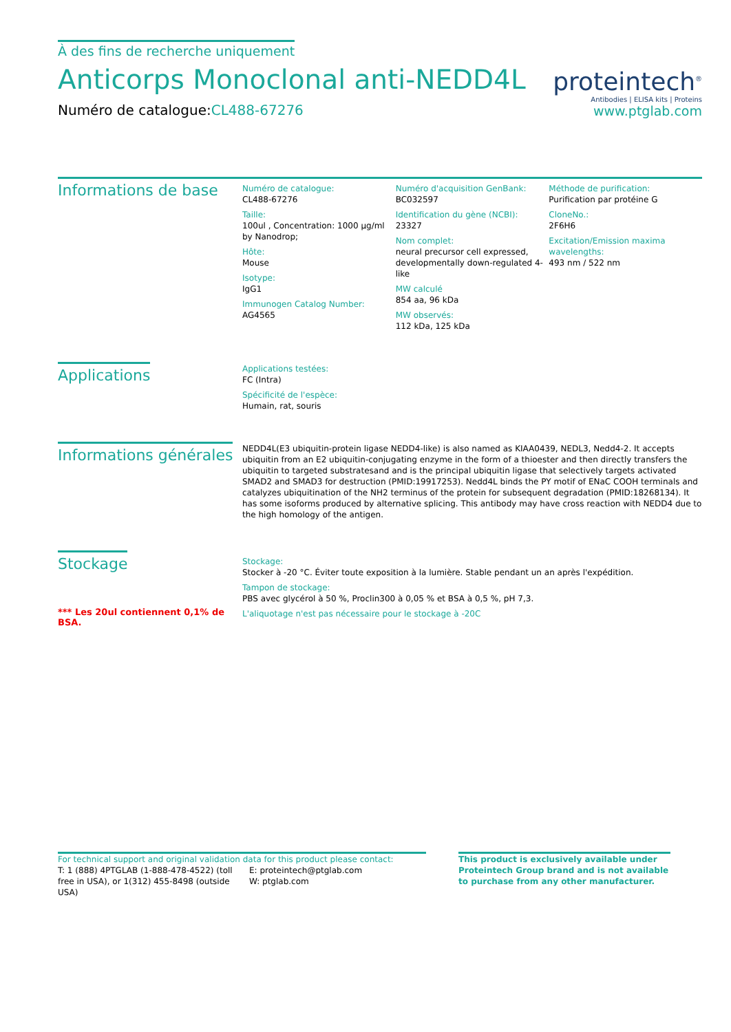À des fins de recherche uniquement
Anticorps Monoclonal anti-NEDD4L
Numéro de catalogue:CL488-67276
proteintech<sup>®</sup>
Antibodies | ELISA kits | Proteins
www.ptglab.com
Informations de base
Numéro de catalogue:
CL488-67276
Taille:
100ul , Concentration: 1000 μg/ml by Nanodrop;
Hôte:
Mouse
Isotype:
IgG1
Immunogen Catalog Number:
AG4565
Numéro d'acquisition GenBank:
BC032597
Identification du gène (NCBI):
23327
Nom complet:
neural precursor cell expressed, developmentally down-regulated 4-like
MW calculé
854 aa, 96 kDa
MW observés:
112 kDa, 125 kDa
Méthode de purification:
Purification par protéine G
CloneNo.:
2F6H6
Excitation/Emission maxima wavelengths:
493 nm / 522 nm
Applications
Applications testées:
FC (Intra)
Spécificité de l'espèce:
Humain, rat, souris
Informations générales
NEDD4L(E3 ubiquitin-protein ligase NEDD4-like) is also named as KIAA0439, NEDL3, Nedd4-2. It accepts ubiquitin from an E2 ubiquitin-conjugating enzyme in the form of a thioester and then directly transfers the ubiquitin to targeted substratesand and is the principal ubiquitin ligase that selectively targets activated SMAD2 and SMAD3 for destruction (PMID:19917253). Nedd4L binds the PY motif of ENaC COOH terminals and catalyzes ubiquitination of the NH2 terminus of the protein for subsequent degradation (PMID:18268134). It has some isoforms produced by alternative splicing. This antibody may have cross reaction with NEDD4 due to the high homology of the antigen.
Stockage
*** Les 20ul contiennent 0,1% de BSA.
Stockage:
Stocker à -20 °C. Éviter toute exposition à la lumière. Stable pendant un an après l'expédition.
Tampon de stockage:
PBS avec glycérol à 50 %, Proclin300 à 0,05 % et BSA à 0,5 %, pH 7,3.
L'aliquotage n'est pas nécessaire pour le stockage à -20C
For technical support and original validation data for this product please contact:
T: 1 (888) 4PTGLAB (1-888-478-4522) (toll free in USA), or 1(312) 455-8498 (outside USA)
E: proteintech@ptglab.com
W: ptglab.com
This product is exclusively available under Proteintech Group brand and is not available to purchase from any other manufacturer.